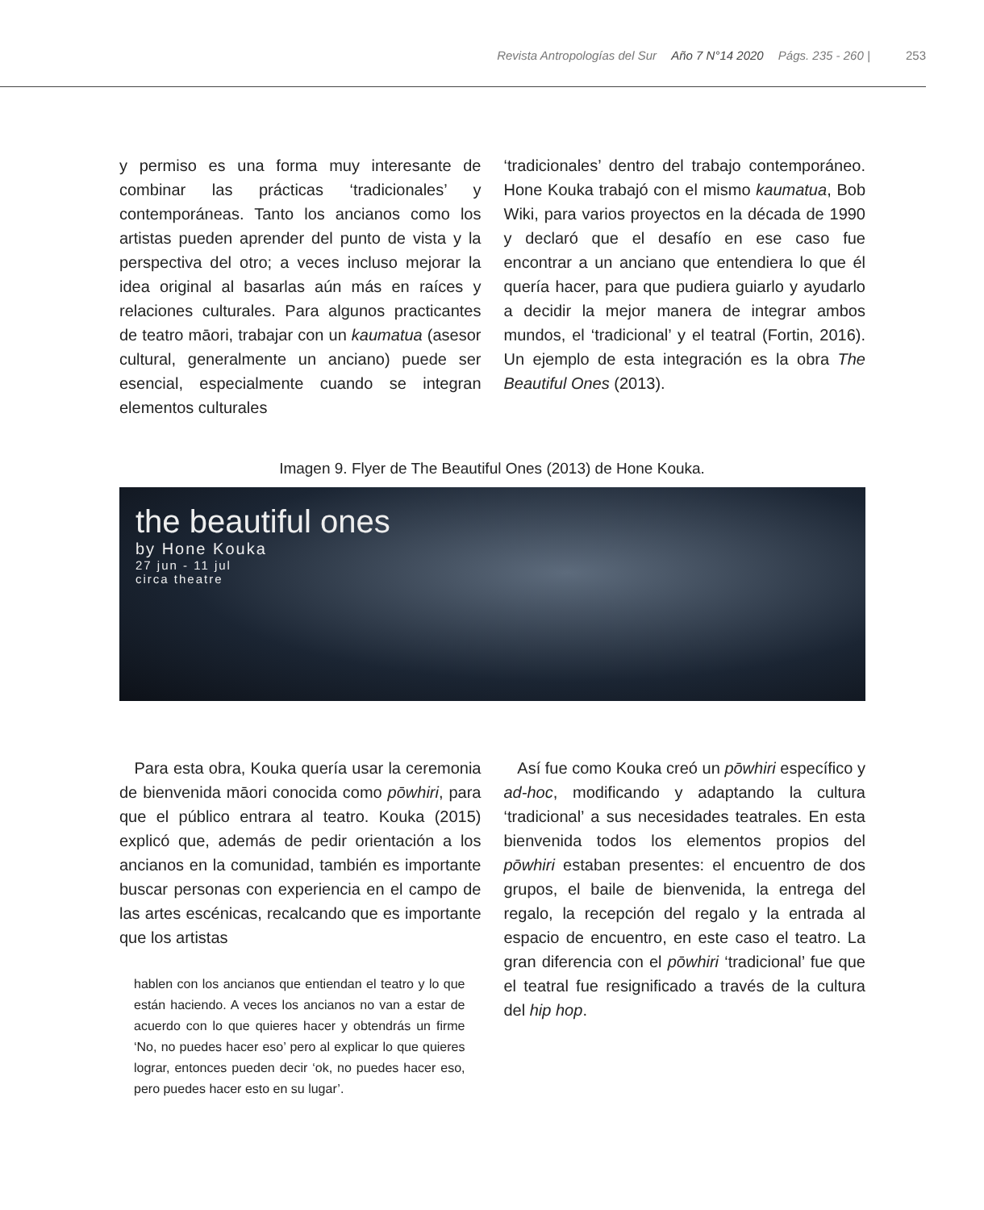Revista Antropologías del Sur Año 7 N°14 2020 Págs. 235 - 260 | 253
y permiso es una forma muy interesante de combinar las prácticas ‘tradicionales’ y contemporáneas. Tanto los ancianos como los artistas pueden aprender del punto de vista y la perspectiva del otro; a veces incluso mejorar la idea original al basarlas aún más en raíces y relaciones culturales. Para algunos practicantes de teatro māori, trabajar con un kaumatua (asesor cultural, generalmente un anciano) puede ser esencial, especialmente cuando se integran elementos culturales
‘tradicionales’ dentro del trabajo contemporáneo. Hone Kouka trabajó con el mismo kaumatua, Bob Wiki, para varios proyectos en la década de 1990 y declaró que el desafío en ese caso fue encontrar a un anciano que entendiera lo que él quería hacer, para que pudiera guiarlo y ayudarlo a decidir la mejor manera de integrar ambos mundos, el ‘tradicional’ y el teatral (Fortin, 2016). Un ejemplo de esta integración es la obra The Beautiful Ones (2013).
Imagen 9. Flyer de The Beautiful Ones (2013) de Hone Kouka.
the beautiful ones
by Hone Kouka
27 jun - 11 jul
circa theatre
Para esta obra, Kouka quería usar la ceremonia de bienvenida māori conocida como pōwhiri, para que el público entrara al teatro. Kouka (2015) explicó que, además de pedir orientación a los ancianos en la comunidad, también es importante buscar personas con experiencia en el campo de las artes escénicas, recalcando que es importante que los artistas
hablen con los ancianos que entiendan el teatro y lo que están haciendo. A veces los ancianos no van a estar de acuerdo con lo que quieres hacer y obtendrás un firme ‘No, no puedes hacer eso’ pero al explicar lo que quieres lograr, entonces pueden decir ‘ok, no puedes hacer eso, pero puedes hacer esto en su lugar’.
Así fue como Kouka creó un pōwhiri específico y ad-hoc, modificando y adaptando la cultura ‘tradicional’ a sus necesidades teatrales. En esta bienvenida todos los elementos propios del pōwhiri estaban presentes: el encuentro de dos grupos, el baile de bienvenida, la entrega del regalo, la recepción del regalo y la entrada al espacio de encuentro, en este caso el teatro. La gran diferencia con el pōwhiri ‘tradicional’ fue que el teatral fue resignificado a través de la cultura del hip hop.